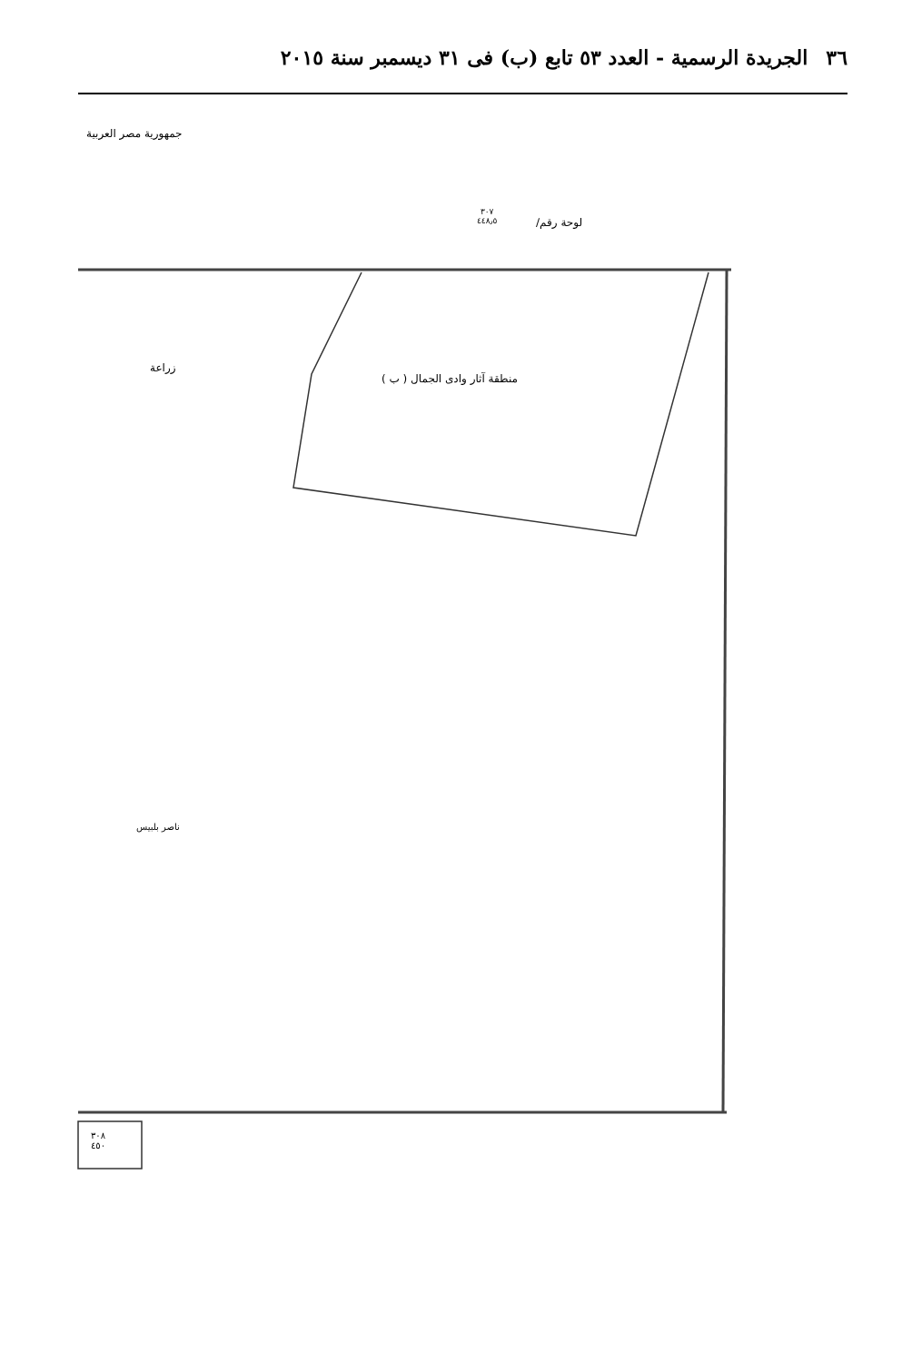٣٦الجريدة الرسمية - العدد ٥٣ تابع (ب) فى ٣١ ديسمبر سنة ٢٠١٥
جمهورية مصر العربية
لوحة رقم/
٣٠٧
٤٤٨٫٥
زراعة
منطقة آثار وادى الجمال ( ب )
ناصر بلبيس
٣٠٨
٤٥٠